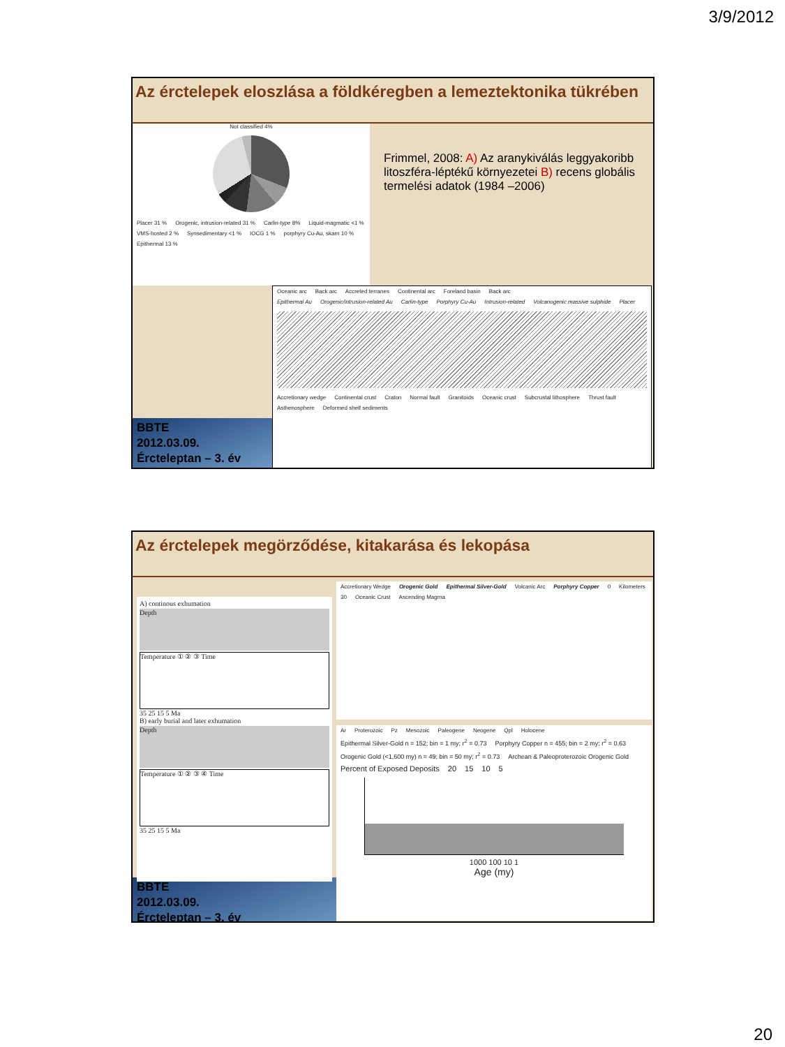3/9/2012
Az érctelepek eloszlása a földkéregben a lemeztektonika tükrében
Not classified 4%
Placer 31 % Orogenic, intrusion-related 31 % Carlin-type 8% Liquid-magmatic <1 % VMS-hosted 2 % Synsedimentary <1 % IOCG 1 % porphyry Cu-Au, skarn 10 % Epithermal 13 %
Frimmel, 2008: A) Az aranykiválás leggyakoribb litoszféra-léptékű környezetei B) recens globális termelési adatok (1984 –2006)
BBTE
2012.03.09.
Ércteleptan – 3. év
Oceanic arc Back arc Accreted terranes Continental arc Foreland basin Back arc
Epithermal Au Orogenic/intrusion-related Au Carlin-type Porphyry Cu-Au Intrusion-related Volcanogenic massive sulphide Placer
Accretionary wedge Continental crust Craton Normal fault Granitoids Oceanic crust Subcrustal lithosphere Thrust fault Asthenosphere Deformed shelf sediments
Az érctelepek megörződése, kitakarása és lekopása
A) continous exhumation
Depth
Temperature ① ② ③ Time
35 25 15 5 Ma
B) early burial and later exhumation
Depth
Temperature ① ② ③ ④ Time
35 25 15 5 Ma
BBTE
2012.03.09.
Ércteleptan – 3. év
Accretionary Wedge Orogenic Gold Epithermal Silver-Gold Volcanic Arc Porphyry Copper 0 Kilometers 30 Oceanic Crust Ascending Magma
Ar Proterozoic Pz Mesozoic Paleogene Neogene Qpl Holocene
Epithermal Silver-Gold n = 152; bin = 1 my; r<sup>2</sup> = 0.73 Porphyry Copper n = 455; bin = 2 my; r<sup>2</sup> = 0.63 Orogenic Gold (<1,600 my) n = 49; bin = 50 my; r<sup>2</sup> = 0.73 Archean & Paleoproterozoic Orogenic Gold
Percent of Exposed Deposits 20 15 10 5
1000 100 10 1
Age (my)
20